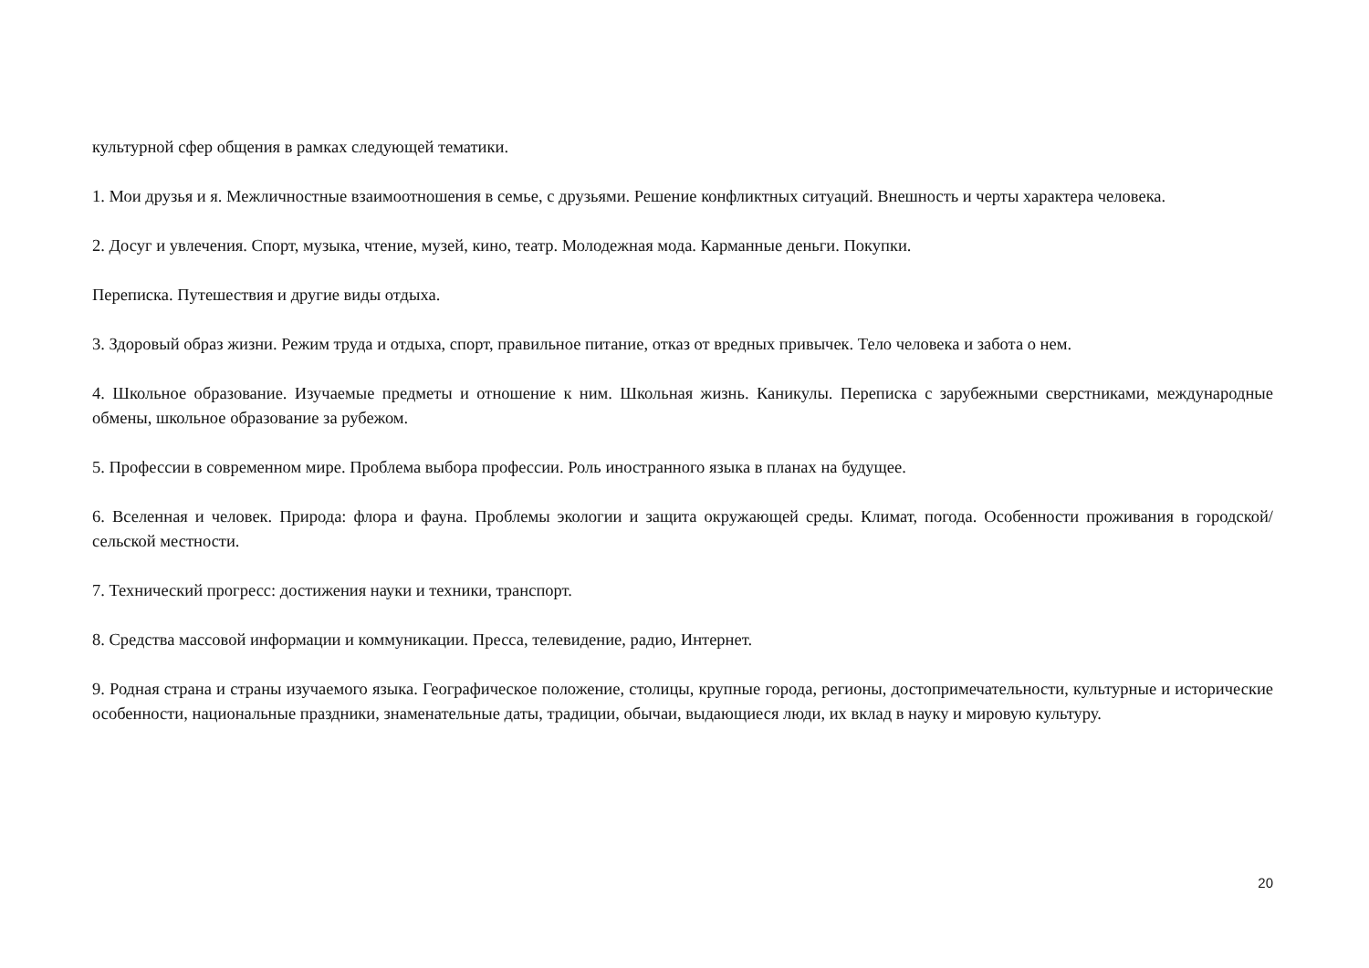культурной сфер общения в рамках следующей тематики.
1. Мои друзья и я. Межличностные взаимоотношения в семье, с друзьями. Решение конфликтных ситуаций. Внешность и черты характера человека.
2. Досуг и увлечения. Спорт, музыка, чтение, музей, кино, театр. Молодежная мода. Карманные деньги. Покупки.
Переписка. Путешествия и другие виды отдыха.
3. Здоровый образ жизни. Режим труда и отдыха, спорт, правильное питание, отказ от вредных привычек. Тело человека и забота о нем.
4. Школьное образование. Изучаемые предметы и отношение к ним. Школьная жизнь. Каникулы. Переписка с зарубежными сверстниками, международные обмены, школьное образование за рубежом.
5. Профессии в современном мире. Проблема выбора профессии. Роль иностранного языка в планах на будущее.
6. Вселенная и человек. Природа: флора и фауна. Проблемы экологии и защита окружающей среды. Климат, погода. Особенности проживания в городской/сельской местности.
7. Технический прогресс: достижения науки и техники, транспорт.
8. Средства массовой информации и коммуникации. Пресса, телевидение, радио, Интернет.
9. Родная страна и страны изучаемого языка. Географическое положение, столицы, крупные города, регионы, достопримечательности, культурные и исторические особенности, национальные праздники, знаменательные даты, традиции, обычаи, выдающиеся люди, их вклад в науку и мировую культуру.
20